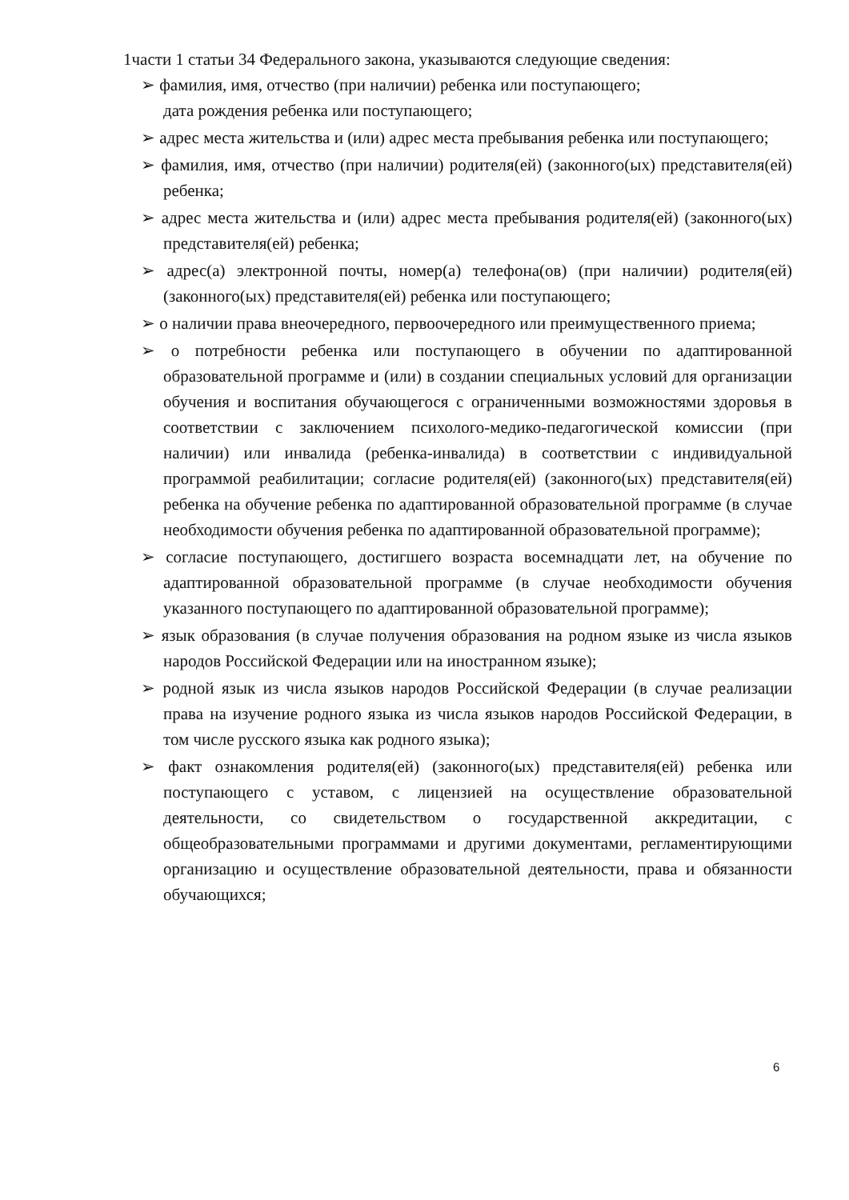1части 1 статьи 34 Федерального закона, указываются следующие сведения:
➢ фамилия, имя, отчество (при наличии) ребенка или поступающего;
дата рождения ребенка или поступающего;
➢ адрес места жительства и (или) адрес места пребывания ребенка или поступающего;
➢ фамилия, имя, отчество (при наличии) родителя(ей) (законного(ых) представителя(ей) ребенка;
➢ адрес места жительства и (или) адрес места пребывания родителя(ей) (законного(ых) представителя(ей) ребенка;
➢ адрес(а) электронной почты, номер(а) телефона(ов) (при наличии) родителя(ей) (законного(ых) представителя(ей) ребенка или поступающего;
➢ о наличии права внеочередного, первоочередного или преимущественного приема;
➢ о потребности ребенка или поступающего в обучении по адаптированной образовательной программе и (или) в создании специальных условий для организации обучения и воспитания обучающегося с ограниченными возможностями здоровья в соответствии с заключением психолого-медико-педагогической комиссии (при наличии) или инвалида (ребенка-инвалида) в соответствии с индивидуальной программой реабилитации; согласие родителя(ей) (законного(ых) представителя(ей) ребенка на обучение ребенка по адаптированной образовательной программе (в случае необходимости обучения ребенка по адаптированной образовательной программе);
➢ согласие поступающего, достигшего возраста восемнадцати лет, на обучение по адаптированной образовательной программе (в случае необходимости обучения указанного поступающего по адаптированной образовательной программе);
➢ язык образования (в случае получения образования на родном языке из числа языков народов Российской Федерации или на иностранном языке);
➢ родной язык из числа языков народов Российской Федерации (в случае реализации права на изучение родного языка из числа языков народов Российской Федерации, в том числе русского языка как родного языка);
➢ факт ознакомления родителя(ей) (законного(ых) представителя(ей) ребенка или поступающего с уставом, с лицензией на осуществление образовательной деятельности, со свидетельством о государственной аккредитации, с общеобразовательными программами и другими документами, регламентирующими организацию и осуществление образовательной деятельности, права и обязанности обучающихся;
6